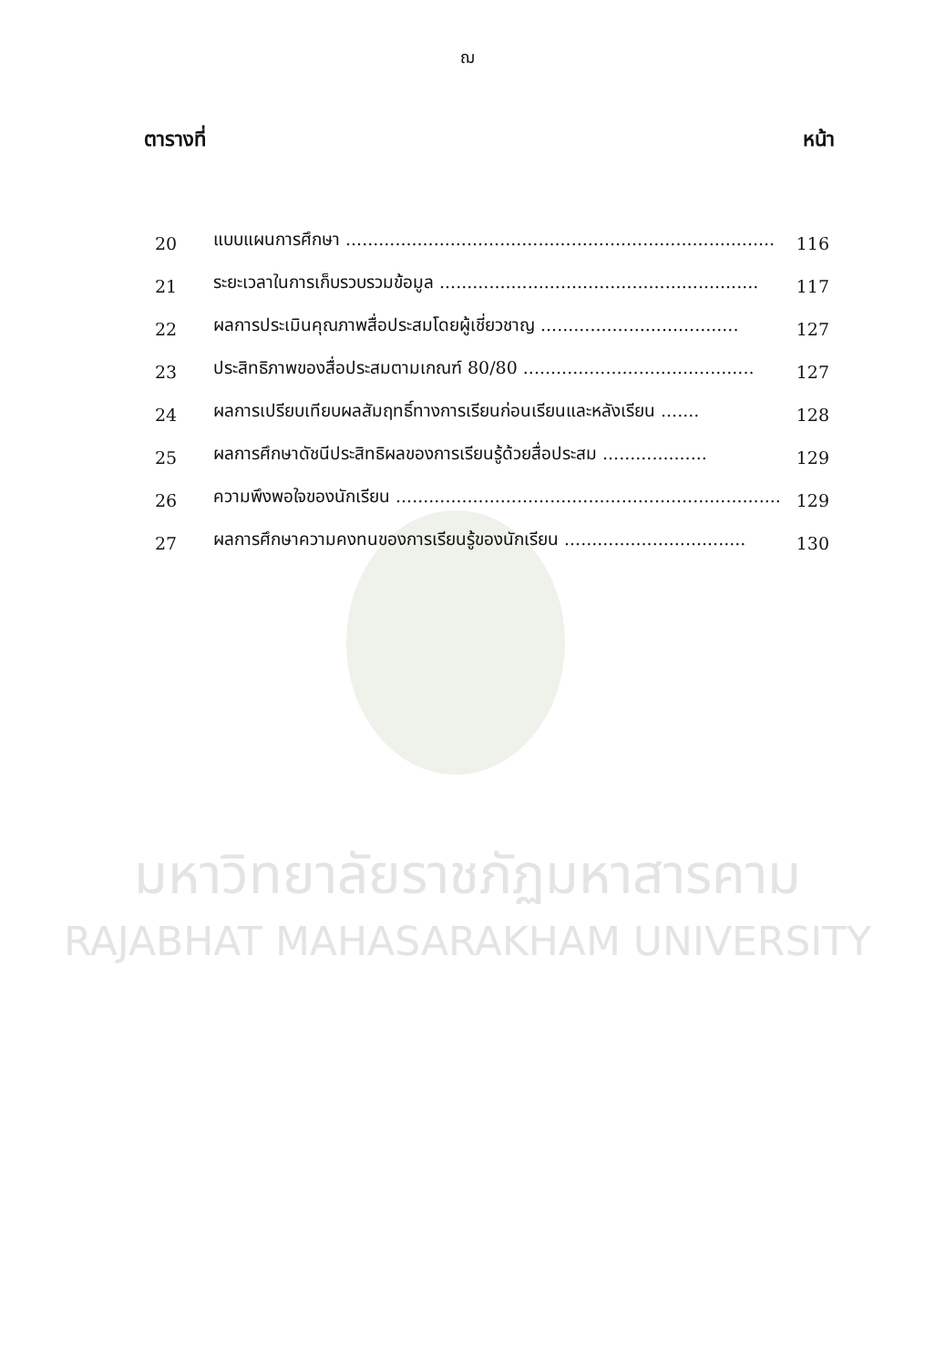ฌ
ตารางที่ หน้า
| 20 | แบบแผนการศึกษา .............................................................................. | 116 |
| 21 | ระยะเวลาในการเก็บรวบรวมข้อมูล .......................................................... | 117 |
| 22 | ผลการประเมินคุณภาพสื่อประสมโดยผู้เชี่ยวชาญ .................................... | 127 |
| 23 | ประสิทธิภาพของสื่อประสมตามเกณฑ์ 80/80 .......................................... | 127 |
| 24 | ผลการเปรียบเทียบผลสัมฤทธิ์ทางการเรียนก่อนเรียนและหลังเรียน ....... | 128 |
| 25 | ผลการศึกษาดัชนีประสิทธิผลของการเรียนรู้ด้วยสื่อประสม ................... | 129 |
| 26 | ความพึงพอใจของนักเรียน ...................................................................... | 129 |
| 27 | ผลการศึกษาความคงทนของการเรียนรู้ของนักเรียน ................................. | 130 |
มหาวิทยาลัยราชภัฏมหาสารคาม
RAJABHAT MAHASARAKHAM UNIVERSITY